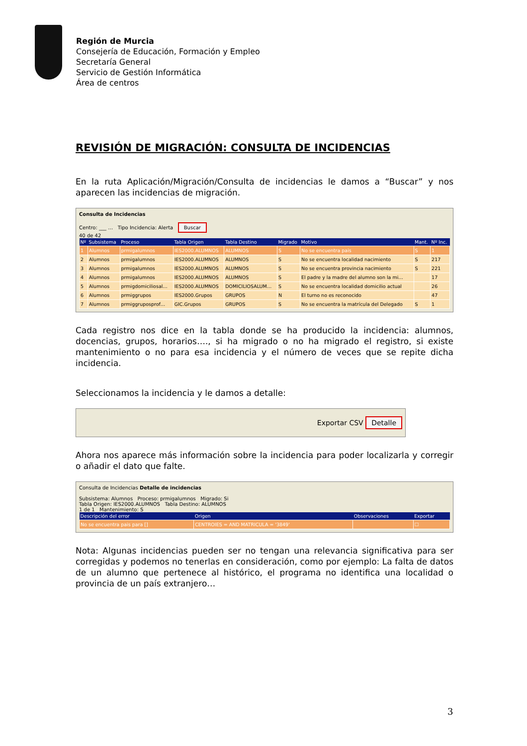Región de Murcia
Consejería de Educación, Formación y Empleo
Secretaría General
Servicio de Gestión Informática
Área de centros
REVISIÓN DE MIGRACIÓN: CONSULTA DE INCIDENCIAS
En la ruta Aplicación/Migración/Consulta de incidencias le damos a “Buscar” y nos aparecen las incidencias de migración.
Consulta de Incidencias
Centro: ___ … Tipo Incidencia: Alerta Buscar
40 de 42
| Nº | Subsistema | Proceso | Tabla Origen | Tabla Destino | Migrado | Motivo | Mant. | Nº Inc. |
| --- | --- | --- | --- | --- | --- | --- | --- | --- |
| 1 | Alumnos | prmigalumnos | IES2000.ALUMNOS | ALUMNOS | S | No se encuentra pais | S | 1 |
| 2 | Alumnos | prmigalumnos | IES2000.ALUMNOS | ALUMNOS | S | No se encuentra localidad nacimiento | S | 217 |
| 3 | Alumnos | prmigalumnos | IES2000.ALUMNOS | ALUMNOS | S | No se encuentra provincia nacimiento | S | 221 |
| 4 | Alumnos | prmigalumnos | IES2000.ALUMNOS | ALUMNOS | S | El padre y la madre del alumno son la mi… | | 17 |
| 5 | Alumnos | prmigdomiciliosal… | IES2000.ALUMNOS | DOMICILIOSALUM… | S | No se encuentra localidad domicilio actual | | 26 |
| 6 | Alumnos | prmiggrupos | IES2000.Grupos | GRUPOS | N | El turno no es reconocido | | 47 |
| 7 | Alumnos | prmiggruposprof… | GIC.Grupos | GRUPOS | S | No se encuentra la matrícula del Delegado | S | 1 |
Cada registro nos dice en la tabla donde se ha producido la incidencia: alumnos, docencias, grupos, horarios…., si ha migrado o no ha migrado el registro, si existe mantenimiento o no para esa incidencia y el número de veces que se repite dicha incidencia.
Seleccionamos la incidencia y le damos a detalle:
Exportar CSV Detalle
Ahora nos aparece más información sobre la incidencia para poder localizarla y corregir o añadir el dato que falte.
Consulta de Incidencias Detalle de incidencias
Subsistema: Alumnos Proceso: prmigalumnos Migrado: Si
Tabla Origen: IES2000.ALUMNOS Tabla Destino: ALUMNOS
1 de 1 Mantenimiento: S
| Descripción del error | Origen | Observaciones | Exportar |
| --- | --- | --- | --- |
| No se encuentra pais para [] | CENTROIES = AND MATRICULA = '3849' | | ☐ |
Nota: Algunas incidencias pueden ser no tengan una relevancia significativa para ser corregidas y podemos no tenerlas en consideración, como por ejemplo: La falta de datos de un alumno que pertenece al histórico, el programa no identifica una localidad o provincia de un país extranjero…
3